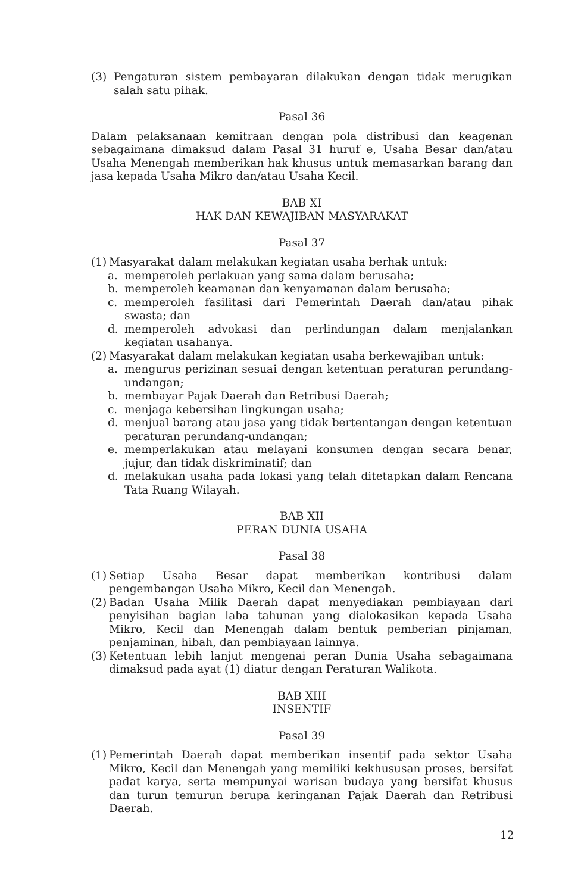(3) Pengaturan sistem pembayaran dilakukan dengan tidak merugikan salah satu pihak.
Pasal 36
Dalam pelaksanaan kemitraan dengan pola distribusi dan keagenan sebagaimana dimaksud dalam Pasal 31 huruf e, Usaha Besar dan/atau Usaha Menengah memberikan hak khusus untuk memasarkan barang dan jasa kepada Usaha Mikro dan/atau Usaha Kecil.
BAB XI
HAK DAN KEWAJIBAN MASYARAKAT
Pasal 37
(1) Masyarakat dalam melakukan kegiatan usaha berhak untuk:
a. memperoleh perlakuan yang sama dalam berusaha;
b. memperoleh keamanan dan kenyamanan dalam berusaha;
c. memperoleh fasilitasi dari Pemerintah Daerah dan/atau pihak swasta; dan
d. memperoleh advokasi dan perlindungan dalam menjalankan kegiatan usahanya.
(2) Masyarakat dalam melakukan kegiatan usaha berkewajiban untuk:
a. mengurus perizinan sesuai dengan ketentuan peraturan perundang-undangan;
b. membayar Pajak Daerah dan Retribusi Daerah;
c. menjaga kebersihan lingkungan usaha;
d. menjual barang atau jasa yang tidak bertentangan dengan ketentuan peraturan perundang-undangan;
e. memperlakukan atau melayani konsumen dengan secara benar, jujur, dan tidak diskriminatif; dan
d. melakukan usaha pada lokasi yang telah ditetapkan dalam Rencana Tata Ruang Wilayah.
BAB XII
PERAN DUNIA USAHA
Pasal 38
(1) Setiap Usaha Besar dapat memberikan kontribusi dalam pengembangan Usaha Mikro, Kecil dan Menengah.
(2) Badan Usaha Milik Daerah dapat menyediakan pembiayaan dari penyisihan bagian laba tahunan yang dialokasikan kepada Usaha Mikro, Kecil dan Menengah dalam bentuk pemberian pinjaman, penjaminan, hibah, dan pembiayaan lainnya.
(3) Ketentuan lebih lanjut mengenai peran Dunia Usaha sebagaimana dimaksud pada ayat (1) diatur dengan Peraturan Walikota.
BAB XIII
INSENTIF
Pasal 39
(1) Pemerintah Daerah dapat memberikan insentif pada sektor Usaha Mikro, Kecil dan Menengah yang memiliki kekhususan proses, bersifat padat karya, serta mempunyai warisan budaya yang bersifat khusus dan turun temurun berupa keringanan Pajak Daerah dan Retribusi Daerah.
12